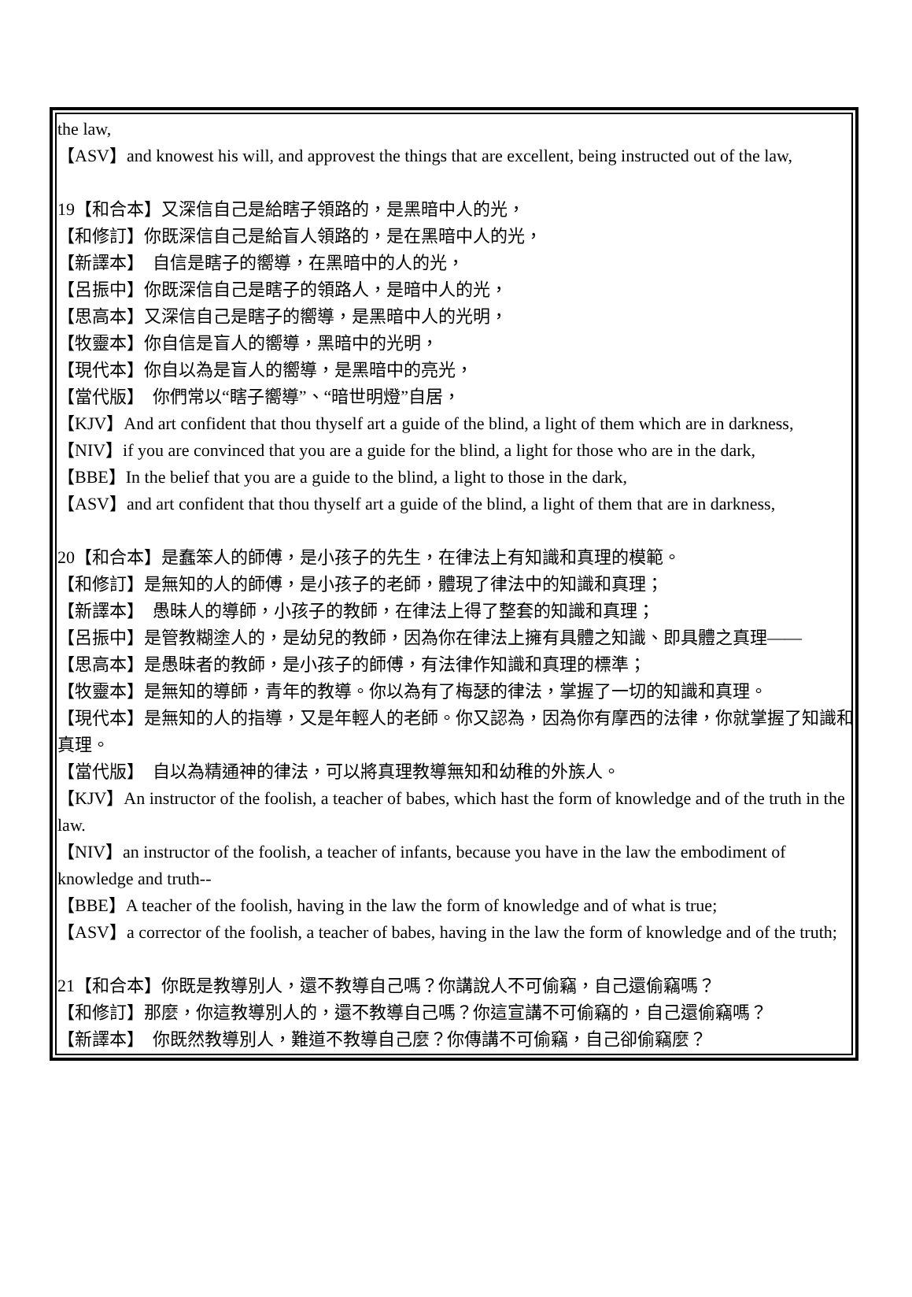the law,
【ASV】and knowest his will, and approvest the things that are excellent, being instructed out of the law,
19【和合本】又深信自己是給瞎子領路的，是黑暗中人的光，
【和修訂】你既深信自己是給盲人領路的，是在黑暗中人的光，
【新譯本】　自信是瞎子的嚮導，在黑暗中的人的光，
【呂振中】你既深信自己是瞎子的領路人，是暗中人的光，
【思高本】又深信自己是瞎子的嚮導，是黑暗中人的光明，
【牧靈本】你自信是盲人的嚮導，黑暗中的光明，
【現代本】你自以為是盲人的嚮導，是黑暗中的亮光，
【當代版】　你們常以“瞎子嚮導”、“暗世明燈”自居，
【KJV】And art confident that thou thyself art a guide of the blind, a light of them which are in darkness,
【NIV】if you are convinced that you are a guide for the blind, a light for those who are in the dark,
【BBE】In the belief that you are a guide to the blind, a light to those in the dark,
【ASV】and art confident that thou thyself art a guide of the blind, a light of them that are in darkness,
20【和合本】是蠢笨人的師傅，是小孩子的先生，在律法上有知識和真理的模範。
【和修訂】是無知的人的師傅，是小孩子的老師，體現了律法中的知識和真理；
【新譯本】　愚昧人的導師，小孩子的教師，在律法上得了整套的知識和真理；
【呂振中】是管教糊塗人的，是幼兒的教師，因為你在律法上擁有具體之知識、即具體之真理——
【思高本】是愚昧者的教師，是小孩子的師傅，有法律作知識和真理的標準；
【牧靈本】是無知的導師，青年的教導。你以為有了梅瑟的律法，掌握了一切的知識和真理。
【現代本】是無知的人的指導，又是年輕人的老師。你又認為，因為你有摩西的法律，你就掌握了知識和真理。
【當代版】　自以為精通神的律法，可以將真理教導無知和幼稚的外族人。
【KJV】An instructor of the foolish, a teacher of babes, which hast the form of knowledge and of the truth in the law.
【NIV】an instructor of the foolish, a teacher of infants, because you have in the law the embodiment of knowledge and truth--
【BBE】A teacher of the foolish, having in the law the form of knowledge and of what is true;
【ASV】a corrector of the foolish, a teacher of babes, having in the law the form of knowledge and of the truth;
21【和合本】你既是教導別人，還不教導自己嗎？你講說人不可偷竊，自己還偷竊嗎？
【和修訂】那麼，你這教導別人的，還不教導自己嗎？你這宣講不可偷竊的，自己還偷竊嗎？
【新譯本】　你既然教導別人，難道不教導自己麼？你傳講不可偷竊，自己卻偷竊麼？